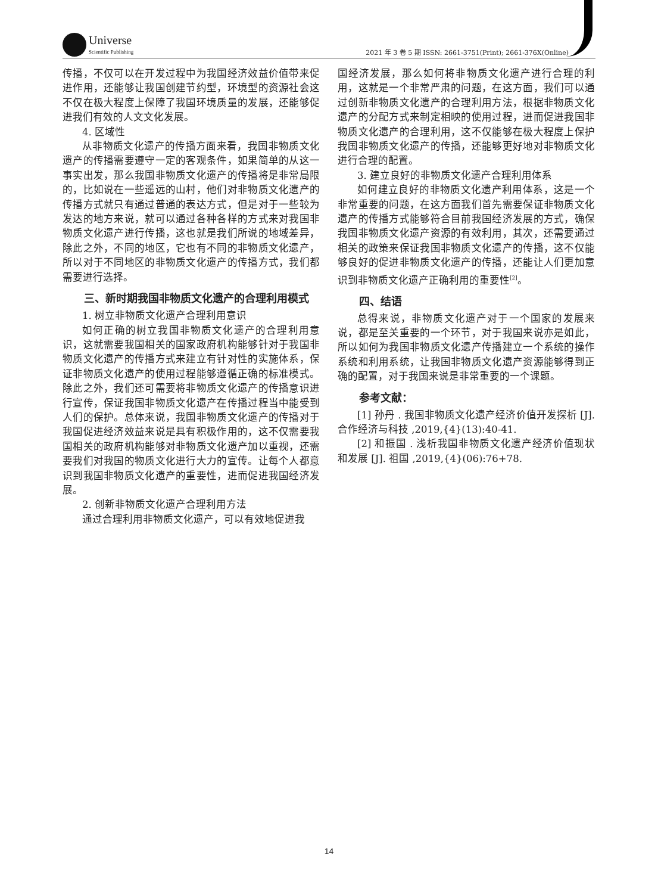Universe Scientific Publishing
2021 年 3 卷 5 期 ISSN: 2661-3751(Print); 2661-376X(Online)
传播，不仅可以在开发过程中为我国经济效益价值带来促进作用，还能够让我国创建节约型，环境型的资源社会这不仅在极大程度上保障了我国环境质量的发展，还能够促进我们有效的人文文化发展。
4. 区域性
从非物质文化遗产的传播方面来看，我国非物质文化遗产的传播需要遵守一定的客观条件，如果简单的从这一事实出发，那么我国非物质文化遗产的传播将是非常局限的，比如说在一些遥远的山村，他们对非物质文化遗产的传播方式就只有通过普通的表达方式，但是对于一些较为发达的地方来说，就可以通过各种各样的方式来对我国非物质文化遗产进行传播，这也就是我们所说的地域差异，除此之外，不同的地区，它也有不同的非物质文化遗产，所以对于不同地区的非物质文化遗产的传播方式，我们都需要进行选择。
　　三、新时期我国非物质文化遗产的合理利用模式
1. 树立非物质文化遗产合理利用意识
如何正确的树立我国非物质文化遗产的合理利用意识，这就需要我国相关的国家政府机构能够针对于我国非物质文化遗产的传播方式来建立有针对性的实施体系，保证非物质文化遗产的使用过程能够遵循正确的标准模式。除此之外，我们还可需要将非物质文化遗产的传播意识进行宣传，保证我国非物质文化遗产在传播过程当中能受到人们的保护。总体来说，我国非物质文化遗产的传播对于我国促进经济效益来说是具有积极作用的，这不仅需要我国相关的政府机构能够对非物质文化遗产加以重视，还需要我们对我国的物质文化进行大力的宣传。让每个人都意识到我国非物质文化遗产的重要性，进而促进我国经济发展。
2. 创新非物质文化遗产合理利用方法
通过合理利用非物质文化遗产，可以有效地促进我
国经济发展，那么如何将非物质文化遗产进行合理的利用，这就是一个非常严肃的问题，在这方面，我们可以通过创新非物质文化遗产的合理利用方法，根据非物质文化遗产的分配方式来制定相映的使用过程，进而促进我国非物质文化遗产的合理利用，这不仅能够在极大程度上保护我国非物质文化遗产的传播，还能够更好地对非物质文化进行合理的配置。
3. 建立良好的非物质文化遗产合理利用体系
如何建立良好的非物质文化遗产利用体系，这是一个非常重要的问题，在这方面我们首先需要保证非物质文化遗产的传播方式能够符合目前我国经济发展的方式，确保我国非物质文化遗产资源的有效利用，其次，还需要通过相关的政策来保证我国非物质文化遗产的传播，这不仅能够良好的促进非物质文化遗产的传播，还能让人们更加意识到非物质文化遗产正确利用的重要性<sup>[2]</sup>。
　　四、结语
总得来说，非物质文化遗产对于一个国家的发展来说，都是至关重要的一个环节，对于我国来说亦是如此，所以如何为我国非物质文化遗产传播建立一个系统的操作系统和利用系统，让我国非物质文化遗产资源能够得到正确的配置，对于我国来说是非常重要的一个课题。
　　参考文献：
[1] 孙丹 . 我国非物质文化遗产经济价值开发探析 [J]. 合作经济与科技 ,2019,{4}(13):40-41.
[2] 和振国 . 浅析我国非物质文化遗产经济价值现状和发展 [J]. 祖国 ,2019,{4}(06):76+78.
14